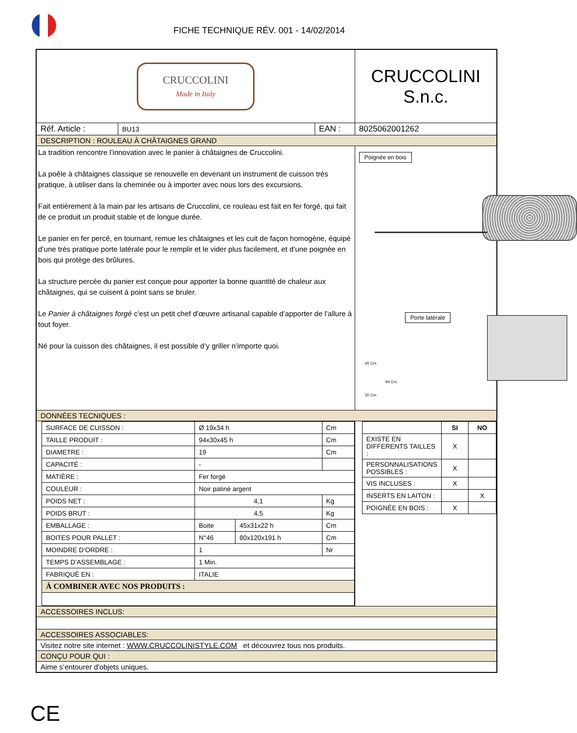FICHE TECHNIQUE RÉV. 001 - 14/02/2014
| CRUCCOLINI Made in Italy | | | CRUCCOLINI S.n.c. |
| Réf. Article : | BU13 | EAN : | 8025062001262 |
| DESCRIPTION : ROULEAU À CHÂTAIGNES GRAND | | | |
| La tradition rencontre l’innovation avec le panier à châtaignes de Cruccolini. La poêle à châtaignes classique se renouvelle en devenant un instrument de cuisson très pratique, à utiliser dans la cheminée ou à importer avec nous lors des excursions. Fait entièrement à la main par les artisans de Cruccolini, ce rouleau est fait en fer forgé, qui fait de ce produit un produit stable et de longue durée. Le panier en fer percé, en tournant, remue les châtaignes et les cuit de façon homogène, équipé d’une très pratique porte latérale pour le remplir et le vider plus facilement, et d’une poignée en bois qui protège des brûlures. La structure percée du panier est conçue pour apporter la bonne quantité de chaleur aux châtaignes, qui se cuisent à point sans se bruler. Le Panier à châtaignes forgé c’est un petit chef d’œuvre artisanal capable d’apporter de l’allure à tout foyer. Né pour la cuisson des châtaignes, il est possible d’y griller n’importe quoi. | | | Poignée en bois Porte latérale 45 Cm 94 Cm 30 Cm |
| DONNÉES TECNIQUES : | | | |
| / SURFACE DE CUISSON : / Ø 19x34 h / / Cm / / TAILLE PRODUIT : / 94x30x45 h / / Cm / / DIAMETRE : / 19 / / Cm / / CAPACITÉ : / - / / / / MATIÈRE : / Fer forgé / / / / COULEUR : / Noir patiné argent / / / / POIDS NET : / 4,1 / / Kg / / POIDS BRUT : / 4,5 / / Kg / / EMBALLAGE : / Boite / 45x31x22 h / Cm / / BOITES POUR PALLET : / N°46 / 80x120x191 h / Cm / / MOINDRE D’ORDRE : / 1 / / Nr / / TEMPS D’ASSEMBLAGE : / 1 Min. / / / / FABRIQUÉ EN : / ITALIE / / / / À COMBINER AVEC NOS PRODUITS : / / / / | | | / / SI / NO / / --- / --- / --- / / EXISTE EN DIFFERENTS TAILLES : / X / / / PERSONNALISATIONS POSSIBLES : / X / / / VIS INCLUSES : / X / / / INSERTS EN LAITON : / / X / / POIGNÉE EN BOIS : / X / / |
| ACCESSOIRES INCLUS: | | | |
| ACCESSOIRES ASSOCIABLES: | | | |
| Visitez notre site internet : WWW.CRUCCOLINISTYLE.COM et découvrez tous nos produits. | | | |
| CONÇU POUR QUI : | | | |
| Aime s’entourer d'objets uniques. | | | |
CE